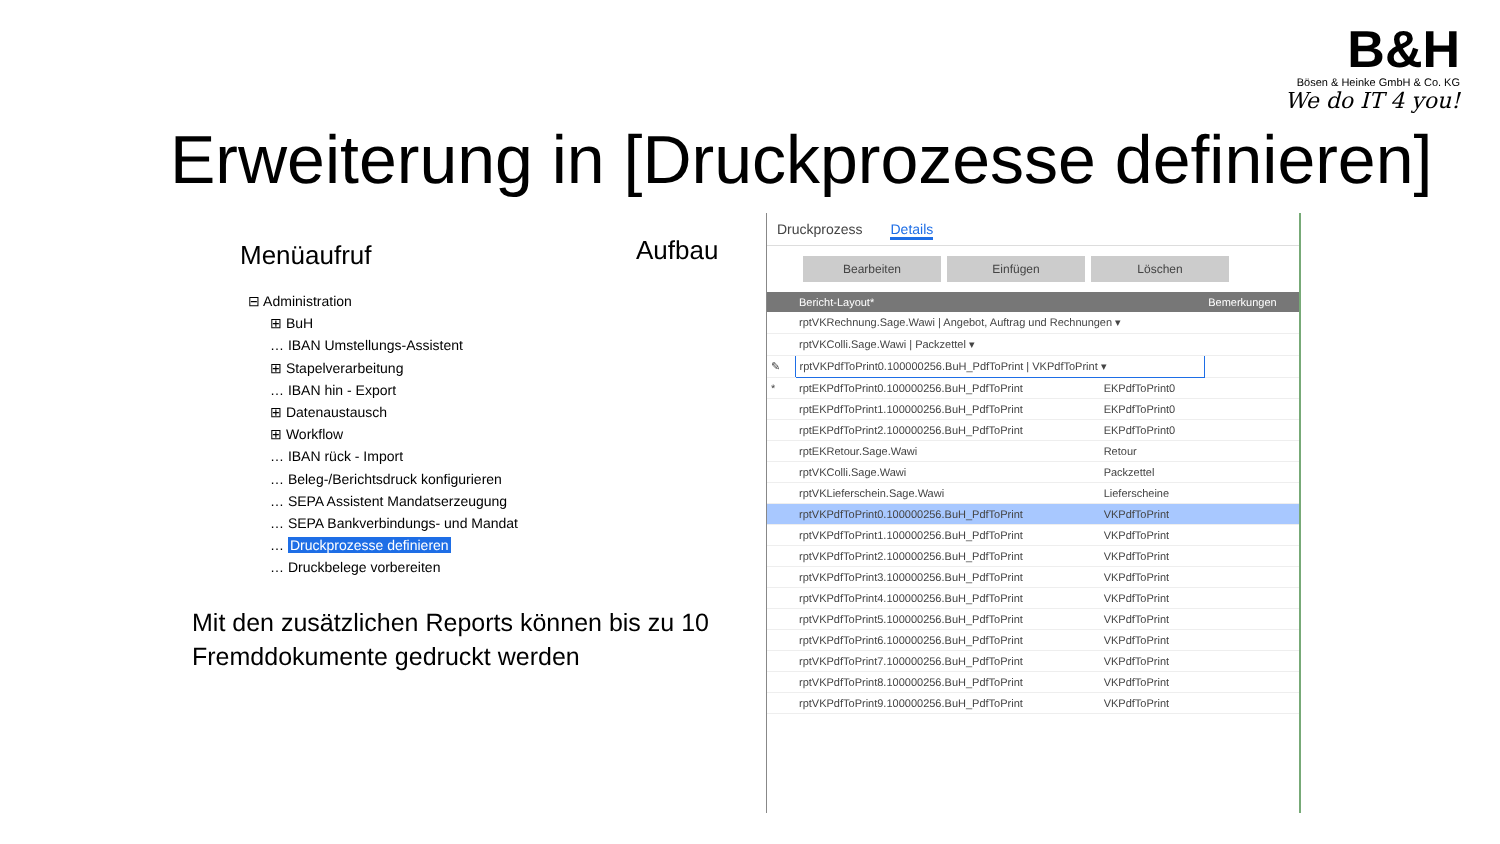B&H
Bösen & Heinke GmbH & Co. KG
We do IT 4 you!
Erweiterung in [Druckprozesse definieren]
Menüaufruf Aufbau
⊟ Administration
⊞ BuH
… IBAN Umstellungs-Assistent
⊞ Stapelverarbeitung
… IBAN hin - Export
⊞ Datenaustausch
⊞ Workflow
… IBAN rück - Import
… Beleg-/Berichtsdruck konfigurieren
… SEPA Assistent Mandatserzeugung
… SEPA Bankverbindungs- und Mandat
… Druckprozesse definieren
… Druckbelege vorbereiten
Mit den zusätzlichen Reports können bis zu 10 Fremddokumente gedruckt werden
Druckprozess Details
Bearbeiten Einfügen Löschen
| | Bericht-Layout* | | Bemerkungen |
| --- | --- | --- | --- |
| | rptVKRechnung.Sage.Wawi / Angebot, Auftrag und Rechnungen ▾ | | |
| | rptVKColli.Sage.Wawi / Packzettel ▾ | | |
| ✎ | rptVKPdfToPrint0.100000256.BuH_PdfToPrint / VKPdfToPrint ▾ | | |
| * | rptEKPdfToPrint0.100000256.BuH_PdfToPrint | EKPdfToPrint0 | |
| | rptEKPdfToPrint1.100000256.BuH_PdfToPrint | EKPdfToPrint0 | |
| | rptEKPdfToPrint2.100000256.BuH_PdfToPrint | EKPdfToPrint0 | |
| | rptEKRetour.Sage.Wawi | Retour | |
| | rptVKColli.Sage.Wawi | Packzettel | |
| | rptVKLieferschein.Sage.Wawi | Lieferscheine | |
| | rptVKPdfToPrint0.100000256.BuH_PdfToPrint | VKPdfToPrint | |
| | rptVKPdfToPrint1.100000256.BuH_PdfToPrint | VKPdfToPrint | |
| | rptVKPdfToPrint2.100000256.BuH_PdfToPrint | VKPdfToPrint | |
| | rptVKPdfToPrint3.100000256.BuH_PdfToPrint | VKPdfToPrint | |
| | rptVKPdfToPrint4.100000256.BuH_PdfToPrint | VKPdfToPrint | |
| | rptVKPdfToPrint5.100000256.BuH_PdfToPrint | VKPdfToPrint | |
| | rptVKPdfToPrint6.100000256.BuH_PdfToPrint | VKPdfToPrint | |
| | rptVKPdfToPrint7.100000256.BuH_PdfToPrint | VKPdfToPrint | |
| | rptVKPdfToPrint8.100000256.BuH_PdfToPrint | VKPdfToPrint | |
| | rptVKPdfToPrint9.100000256.BuH_PdfToPrint | VKPdfToPrint | |